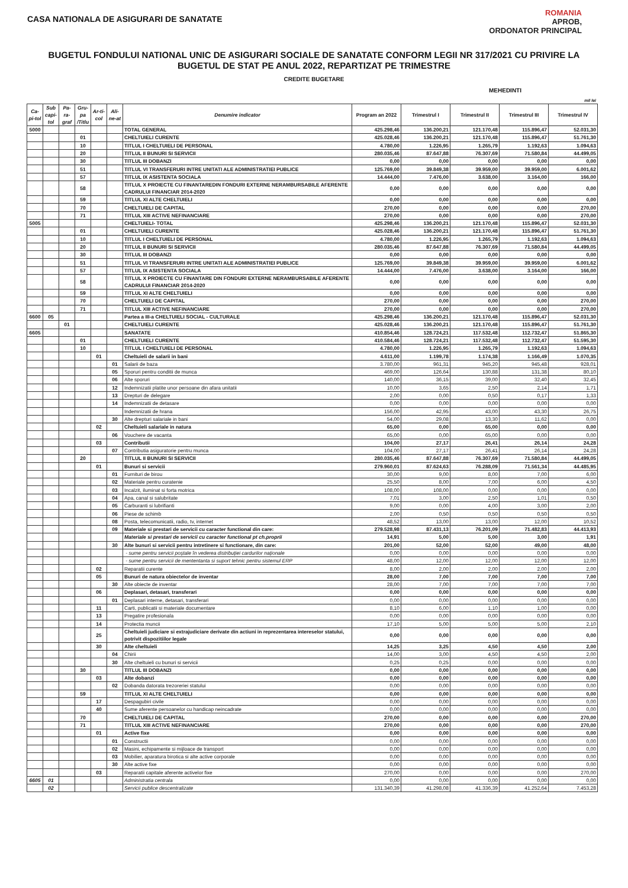CASA NATIONALA DE ASIGURARI DE SANATATE
ROMANIA
APROB,
ORDONATOR PRINCIPAL
BUGETUL FONDULUI NATIONAL UNIC DE ASIGURARI SOCIALE DE SANATATE CONFORM LEGII NR 317/2021 CU PRIVIRE LA
BUGETUL DE STAT PE ANUL 2022, REPARTIZAT PE TRIMESTRE
CREDITE BUGETARE
MEHEDINTI
mil lei
| Ca-pi-tol | Sub capi-tol | Pa-ra-graf | Gru-pa /Titlu | Ar-ti-col | Ali-ne-at | Denumire indicator | Program an 2022 | Trimestrul I | Trimestrul II | Trimestrul III | Trimestrul IV |
| --- | --- | --- | --- | --- | --- | --- | --- | --- | --- | --- | --- |
| 5000 | | | | | | TOTAL GENERAL | 425.298,46 | 136.200,21 | 121.170,48 | 115.896,47 | 52.031,30 |
| | | | 01 | | | CHELTUIELI CURENTE | 425.028,46 | 136.200,21 | 121.170,48 | 115.896,47 | 51.761,30 |
| | | | 10 | | | TITLUL I CHELTUIELI DE PERSONAL | 4.780,00 | 1.226,95 | 1.265,79 | 1.192,63 | 1.094,63 |
| | | | 20 | | | TITLUL II BUNURI SI SERVICII | 280.035,46 | 87.647,88 | 76.307,69 | 71.580,84 | 44.499,05 |
| | | | 30 | | | TITLUL III DOBANZI | 0,00 | 0,00 | 0,00 | 0,00 | 0,00 |
| | | | 51 | | | TITLUL VI TRANSFERURI INTRE UNITATI ALE ADMINISTRATIEI PUBLICE | 125.769,00 | 39.849,38 | 39.959,00 | 39.959,00 | 6.001,62 |
| | | | 57 | | | TITLUL IX ASISTENTA SOCIALA | 14.444,00 | 7.476,00 | 3.638,00 | 3.164,00 | 166,00 |
| | | | 58 | | | TITLUL X PROIECTE CU FINANTAREDIN FONDURI EXTERNE NERAMBURSABILE AFERENTE CADRULUI FINANCIAR 2014-2020 | 0,00 | 0,00 | 0,00 | 0,00 | 0,00 |
| | | | 59 | | | TITLUL XI ALTE CHELTUIELI | 0,00 | 0,00 | 0,00 | 0,00 | 0,00 |
| | | | 70 | | | CHELTUIELI DE CAPITAL | 270,00 | 0,00 | 0,00 | 0,00 | 270,00 |
| | | | 71 | | | TITLUL XIII ACTIVE NEFINANCIARE | 270,00 | 0,00 | 0,00 | 0,00 | 270,00 |
| 5005 | | | | | | CHELTUIELI- TOTAL | 425.298,46 | 136.200,21 | 121.170,48 | 115.896,47 | 52.031,30 |
| | | | 01 | | | CHELTUIELI CURENTE | 425.028,46 | 136.200,21 | 121.170,48 | 115.896,47 | 51.761,30 |
| | | | 10 | | | TITLUL I CHELTUIELI DE PERSONAL | 4.780,00 | 1.226,95 | 1.265,79 | 1.192,63 | 1.094,63 |
| | | | 20 | | | TITLUL II BUNURI SI SERVICII | 280.035,46 | 87.647,88 | 76.307,69 | 71.580,84 | 44.499,05 |
| | | | 30 | | | TITLUL III DOBANZI | 0,00 | 0,00 | 0,00 | 0,00 | 0,00 |
| | | | 51 | | | TITLUL VI TRANSFERURI INTRE UNITATI ALE ADMINISTRATIEI PUBLICE | 125.769,00 | 39.849,38 | 39.959,00 | 39.959,00 | 6.001,62 |
| | | | 57 | | | TITLUL IX ASISTENTA SOCIALA | 14.444,00 | 7.476,00 | 3.638,00 | 3.164,00 | 166,00 |
| | | | 58 | | | TITLUL X PROIECTE CU FINANTARE DIN FONDURI EXTERNE NERAMBURSABILE AFERENTE CADRULUI FINANCIAR 2014-2020 | 0,00 | 0,00 | 0,00 | 0,00 | 0,00 |
| | | | 59 | | | TITLUL XI ALTE CHELTUIELI | 0,00 | 0,00 | 0,00 | 0,00 | 0,00 |
| | | | 70 | | | CHELTUIELI DE CAPITAL | 270,00 | 0,00 | 0,00 | 0,00 | 270,00 |
| | | | 71 | | | TITLUL XIII ACTIVE NEFINANCIARE | 270,00 | 0,00 | 0,00 | 0,00 | 270,00 |
| 6600 | 05 | | | | | Partea a III-a CHELTUIELI SOCIAL - CULTURALE | 425.298,46 | 136.200,21 | 121.170,48 | 115.896,47 | 52.031,30 |
| | | 01 | | | | CHELTUIELI CURENTE | 425.028,46 | 136.200,21 | 121.170,48 | 115.896,47 | 51.761,30 |
| 6605 | | | | | | SANATATE | 410.854,46 | 128.724,21 | 117.532,48 | 112.732,47 | 51.865,30 |
| | | | 01 | | | CHELTUIELI CURENTE | 410.584,46 | 128.724,21 | 117.532,48 | 112.732,47 | 51.595,30 |
| | | | 10 | | | TITLUL I CHELTUIELI DE PERSONAL | 4.780,00 | 1.226,95 | 1.265,79 | 1.192,63 | 1.094,63 |
| | | | | 01 | | Cheltuieli de salarii in bani | 4.611,00 | 1.199,78 | 1.174,38 | 1.166,49 | 1.070,35 |
| | | | | | 01 | Salarii de baza | 3.780,00 | 961,31 | 945,20 | 945,48 | 928,01 |
| | | | | | 05 | Sporuri pentru conditii de munca | 469,00 | 126,64 | 130,88 | 131,38 | 80,10 |
| | | | | | 06 | Alte sporuri | 140,00 | 36,15 | 39,00 | 32,40 | 32,45 |
| | | | | | 12 | Indemnizatii platite unor persoane din afara unitatii | 10,00 | 3,65 | 2,50 | 2,14 | 1,71 |
| | | | | | 13 | Drepturi de delegare | 2,00 | 0,00 | 0,50 | 0,17 | 1,33 |
| | | | | | 14 | Indemnizatii de detasare | 0,00 | 0,00 | 0,00 | 0,00 | 0,00 |
| | | | | | | Indemnizatii de hrana | 156,00 | 42,95 | 43,00 | 43,30 | 26,75 |
| | | | | | 30 | Alte drepturi salariale in bani | 54,00 | 29,08 | 13,30 | 11,62 | 0,00 |
| | | | | 02 | | Cheltuieli salariale in natura | 65,00 | 0,00 | 65,00 | 0,00 | 0,00 |
| | | | | | 06 | Vouchere de vacanta | 65,00 | 0,00 | 65,00 | 0,00 | 0,00 |
| | | | | 03 | | Contributii | 104,00 | 27,17 | 26,41 | 26,14 | 24,28 |
| | | | | | 07 | Contributia asiguratorie pentru munca | 104,00 | 27,17 | 26,41 | 26,14 | 24,28 |
| | | | 20 | | | TITLUL II BUNURI SI SERVICII | 280.035,46 | 87.647,88 | 76.307,69 | 71.580,84 | 44.499,05 |
| | | | | 01 | | Bunuri si servicii | 279.960,01 | 87.624,63 | 76.288,09 | 71.561,34 | 44.485,95 |
| | | | | | 01 | Furnituri de birou | 30,00 | 9,00 | 8,00 | 7,00 | 6,00 |
| | | | | | 02 | Materiale pentru curatenie | 25,50 | 8,00 | 7,00 | 6,00 | 4,50 |
| | | | | | 03 | Incalzit, iluminat si forta motrica | 108,00 | 108,00 | 0,00 | 0,00 | 0,00 |
| | | | | | 04 | Apa, canal si salubritate | 7,01 | 3,00 | 2,50 | 1,01 | 0,50 |
| | | | | | 05 | Carburanti si lubrifianti | 9,00 | 0,00 | 4,00 | 3,00 | 2,00 |
| | | | | | 06 | Piese de schimb | 2,00 | 0,50 | 0,50 | 0,50 | 0,50 |
| | | | | | 08 | Posta, telecomunicatii, radio, tv, internet | 48,52 | 13,00 | 13,00 | 12,00 | 10,52 |
| | | | | | 09 | Materiale si prestari de servicii cu caracter functional din care: | 279.528,98 | 87.431,13 | 76.201,09 | 71.482,83 | 44.413,93 |
| | | | | | | Materiale si prestari de servicii cu caracter functional pt ch.proprii | 14,91 | 5,00 | 5,00 | 3,00 | 1,91 |
| | | | | | 30 | Alte bunuri si servicii pentru intretinere si functionare, din care: | 201,00 | 52,00 | 52,00 | 49,00 | 48,00 |
| | | | | | | - sume pentru servicii poştale în vederea distribuţiei cardurilor naţionale | 0,00 | 0,00 | 0,00 | 0,00 | 0,00 |
| | | | | | | - sume pentru servicii de mententanta si suport tehnic pentru sistemul ERP | 48,00 | 12,00 | 12,00 | 12,00 | 12,00 |
| | | | | 02 | | Reparatii curente | 8,00 | 2,00 | 2,00 | 2,00 | 2,00 |
| | | | | 05 | | Bunuri de natura obiectelor de inventar | 28,00 | 7,00 | 7,00 | 7,00 | 7,00 |
| | | | | | 30 | Alte obiecte de inventar | 28,00 | 7,00 | 7,00 | 7,00 | 7,00 |
| | | | | 06 | | Deplasari, detasari, transferari | 0,00 | 0,00 | 0,00 | 0,00 | 0,00 |
| | | | | | 01 | Deplasari interne, detasari, transferari | 0,00 | 0,00 | 0,00 | 0,00 | 0,00 |
| | | | | 11 | | Carti, publicatii si materiale documentare | 8,10 | 6,00 | 1,10 | 1,00 | 0,00 |
| | | | | 13 | | Pregatire profesionala | 0,00 | 0,00 | 0,00 | 0,00 | 0,00 |
| | | | | 14 | | Protectia muncii | 17,10 | 5,00 | 5,00 | 5,00 | 2,10 |
| | | | | 25 | | Cheltuieli judiciare si extrajudiciare derivate din actiuni in reprezentarea intereselor statului, potrivit dispozitiilor legale | 0,00 | 0,00 | 0,00 | 0,00 | 0,00 |
| | | | | 30 | | Alte cheltuieli | 14,25 | 3,25 | 4,50 | 4,50 | 2,00 |
| | | | | | 04 | Chirii | 14,00 | 3,00 | 4,50 | 4,50 | 2,00 |
| | | | | | 30 | Alte cheltuieli cu bunuri si servicii | 0,25 | 0,25 | 0,00 | 0,00 | 0,00 |
| | | | 30 | | | TITLUL III DOBANZI | 0,00 | 0,00 | 0,00 | 0,00 | 0,00 |
| | | | | 03 | | Alte dobanzi | 0,00 | 0,00 | 0,00 | 0,00 | 0,00 |
| | | | | | 02 | Dobanda datorata trezoreriei statului | 0,00 | 0,00 | 0,00 | 0,00 | 0,00 |
| | | | 59 | | | TITLUL XI ALTE CHELTUIELI | 0,00 | 0,00 | 0,00 | 0,00 | 0,00 |
| | | | | 17 | | Despagubiri civile | 0,00 | 0,00 | 0,00 | 0,00 | 0,00 |
| | | | | 40 | | Sume aferente persoanelor cu handicap neincadrate | 0,00 | 0,00 | 0,00 | 0,00 | 0,00 |
| | | | 70 | | | CHELTUIELI DE CAPITAL | 270,00 | 0,00 | 0,00 | 0,00 | 270,00 |
| | | | 71 | | | TITLUL XIII ACTIVE NEFINANCIARE | 270,00 | 0,00 | 0,00 | 0,00 | 270,00 |
| | | | | 01 | | Active fixe | 0,00 | 0,00 | 0,00 | 0,00 | 0,00 |
| | | | | | 01 | Constructii | 0,00 | 0,00 | 0,00 | 0,00 | 0,00 |
| | | | | | 02 | Masini, echipamente si mijloace de transport | 0,00 | 0,00 | 0,00 | 0,00 | 0,00 |
| | | | | | 03 | Mobilier, aparatura birotica si alte active corporale | 0,00 | 0,00 | 0,00 | 0,00 | 0,00 |
| | | | | | 30 | Alte active fixe | 0,00 | 0,00 | 0,00 | 0,00 | 0,00 |
| | | | | 03 | | Reparatii capitale aferente activelor fixe | 270,00 | 0,00 | 0,00 | 0,00 | 270,00 |
| 6605 | 01 | | | | | Administratia centrala | 0,00 | 0,00 | 0,00 | 0,00 | 0,00 |
| | 02 | | | | | Servicii publice descentralizate | 131.340,39 | 41.298,08 | 41.336,39 | 41.252,64 | 7.453,28 |